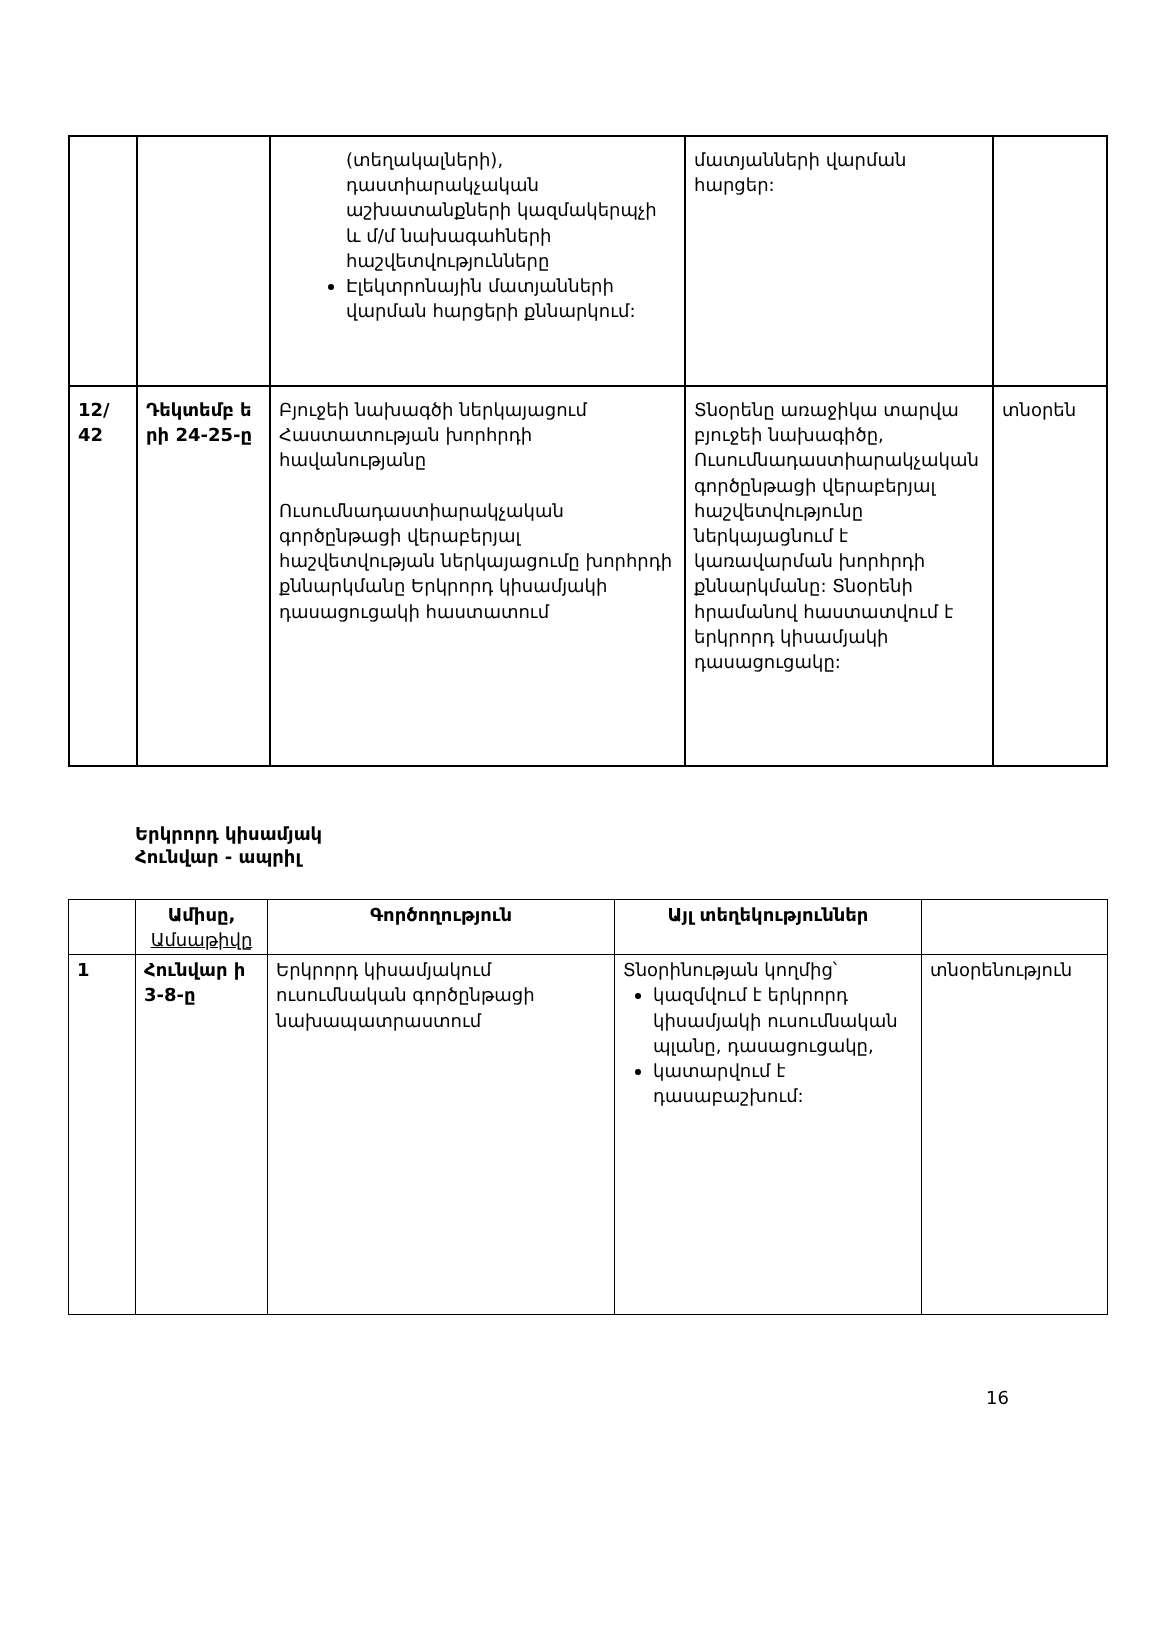| | | (տեղակալների), դաստիարակչական աշխատանքների կազմակերպչի և մ/մ նախագահների հաշվետվությունները Էլեկտրոնային մատյանների վարման հարցերի քննարկում: | մատյանների վարման հարցեր: | |
| 12/ 42 | Դեկտեմբ ե րի 24-25-ը | Բյուջեի նախագծի ներկայացում Հաստատության խորհրդի հավանությանը Ուսումնադաստիարակչական գործընթացի վերաբերյալ հաշվետվության ներկայացումը խորհրդի քննարկմանը Երկրորդ կիսամյակի դասացուցակի հաստատում | Տնօրենը առաջիկա տարվա բյուջեի նախագիծը, Ուսումնադաստիարակչական գործընթացի վերաբերյալ հաշվետվությունը ներկայացնում է կառավարման խորհրդի քննարկմանը: Տնօրենի հրամանով հաստատվում է երկրորդ կիսամյակի դասացուցակը: | տնօրեն |
Երկրորդ կիսամյակ
Հունվար - ապրիլ
| | Ամիսը, Ամսաթիվը | Գործողություն | Այլ տեղեկություններ | |
| 1 | Հունվար ի 3-8-ը | Երկրորդ կիսամյակում ուսումնական գործընթացի նախապատրաստում | Տնօրինության կողմից՝ կազմվում է երկրորդ կիսամյակի ուսումնական պլանը, դասացուցակը, կատարվում է դասաբաշխում: | տնօրենություն |
16